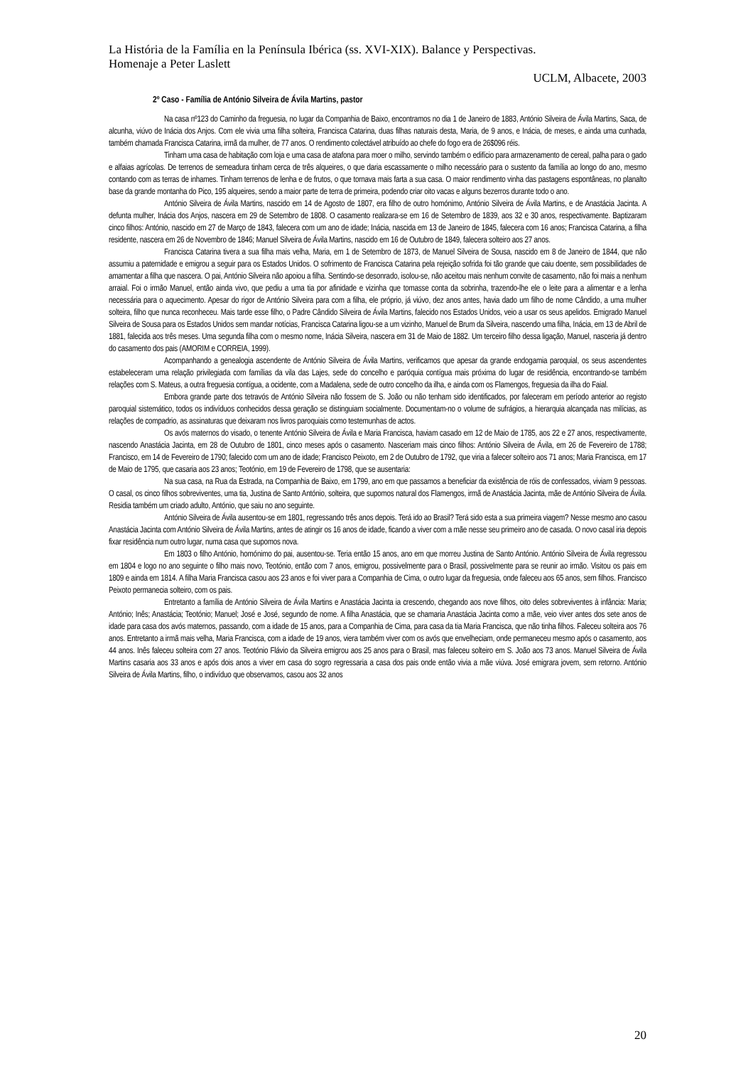La História de la Família en la Península Ibérica (ss. XVI-XIX). Balance y Perspectivas.
Homenaje a Peter Laslett
UCLM, Albacete, 2003
2º Caso - Família de António Silveira de Ávila Martins, pastor
Na casa nº123 do Caminho da freguesia, no lugar da Companhia de Baixo, encontramos no dia 1 de Janeiro de 1883, António Silveira de Ávila Martins, Saca, de alcunha, viúvo de Inácia dos Anjos. Com ele vivia uma filha solteira, Francisca Catarina, duas filhas naturais desta, Maria, de 9 anos, e Inácia, de meses, e ainda uma cunhada, também chamada Francisca Catarina, irmã da mulher, de 77 anos. O rendimento colectável atribuído ao chefe do fogo era de 26$096 réis.
Tinham uma casa de habitação com loja e uma casa de atafona para moer o milho, servindo também o edifício para armazenamento de cereal, palha para o gado e alfaias agrícolas. De terrenos de semeadura tinham cerca de três alqueires, o que daria escassamente o milho necessário para o sustento da família ao longo do ano, mesmo contando com as terras de inhames. Tinham terrenos de lenha e de frutos, o que tornava mais farta a sua casa. O maior rendimento vinha das pastagens espontâneas, no planalto base da grande montanha do Pico, 195 alqueires, sendo a maior parte de terra de primeira, podendo criar oito vacas e alguns bezerros durante todo o ano.
António Silveira de Ávila Martins, nascido em 14 de Agosto de 1807, era filho de outro homónimo, António Silveira de Ávila Martins, e de Anastácia Jacinta. A defunta mulher, Inácia dos Anjos, nascera em 29 de Setembro de 1808. O casamento realizara-se em 16 de Setembro de 1839, aos 32 e 30 anos, respectivamente. Baptizaram cinco filhos: António, nascido em 27 de Março de 1843, falecera com um ano de idade; Inácia, nascida em 13 de Janeiro de 1845, falecera com 16 anos; Francisca Catarina, a filha residente, nascera em 26 de Novembro de 1846; Manuel Silveira de Ávila Martins, nascido em 16 de Outubro de 1849, falecera solteiro aos 27 anos.
Francisca Catarina tivera a sua filha mais velha, Maria, em 1 de Setembro de 1873, de Manuel Silveira de Sousa, nascido em 8 de Janeiro de 1844, que não assumiu a paternidade e emigrou a seguir para os Estados Unidos. O sofrimento de Francisca Catarina pela rejeição sofrida foi tão grande que caiu doente, sem possibilidades de amamentar a filha que nascera. O pai, António Silveira não apoiou a filha. Sentindo-se desonrado, isolou-se, não aceitou mais nenhum convite de casamento, não foi mais a nenhum arraial. Foi o irmão Manuel, então ainda vivo, que pediu a uma tia por afinidade e vizinha que tomasse conta da sobrinha, trazendo-lhe ele o leite para a alimentar e a lenha necessária para o aquecimento. Apesar do rigor de António Silveira para com a filha, ele próprio, já viúvo, dez anos antes, havia dado um filho de nome Cândido, a uma mulher solteira, filho que nunca reconheceu. Mais tarde esse filho, o Padre Cândido Silveira de Ávila Martins, falecido nos Estados Unidos, veio a usar os seus apelidos. Emigrado Manuel Silveira de Sousa para os Estados Unidos sem mandar notícias, Francisca Catarina ligou-se a um vizinho, Manuel de Brum da Silveira, nascendo uma filha, Inácia, em 13 de Abril de 1881, falecida aos três meses. Uma segunda filha com o mesmo nome, Inácia Silveira, nascera em 31 de Maio de 1882. Um terceiro filho dessa ligação, Manuel, nasceria já dentro do casamento dos pais (AMORIM e CORREIA, 1999).
Acompanhando a genealogia ascendente de António Silveira de Ávila Martins, verificamos que apesar da grande endogamia paroquial, os seus ascendentes estabeleceram uma relação privilegiada com famílias da vila das Lajes, sede do concelho e paróquia contígua mais próxima do lugar de residência, encontrando-se também relações com S. Mateus, a outra freguesia contígua, a ocidente, com a Madalena, sede de outro concelho da ilha, e ainda com os Flamengos, freguesia da ilha do Faial.
Embora grande parte dos tetravós de António Silveira não fossem de S. João ou não tenham sido identificados, por faleceram em período anterior ao registo paroquial sistemático, todos os indivíduos conhecidos dessa geração se distinguiam socialmente. Documentam-no o volume de sufrágios, a hierarquia alcançada nas milícias, as relações de compadrio, as assinaturas que deixaram nos livros paroquiais como testemunhas de actos.
Os avós maternos do visado, o tenente António Silveira de Ávila e Maria Francisca, haviam casado em 12 de Maio de 1785, aos 22 e 27 anos, respectivamente, nascendo Anastácia Jacinta, em 28 de Outubro de 1801, cinco meses após o casamento. Nasceriam mais cinco filhos: António Silveira de Ávila, em 26 de Fevereiro de 1788; Francisco, em 14 de Fevereiro de 1790; falecido com um ano de idade; Francisco Peixoto, em 2 de Outubro de 1792, que viria a falecer solteiro aos 71 anos; Maria Francisca, em 17 de Maio de 1795, que casaria aos 23 anos; Teotónio, em 19 de Fevereiro de 1798, que se ausentaria:
Na sua casa, na Rua da Estrada, na Companhia de Baixo, em 1799, ano em que passamos a beneficiar da existência de róis de confessados, viviam 9 pessoas. O casal, os cinco filhos sobreviventes, uma tia, Justina de Santo António, solteira, que supomos natural dos Flamengos, irmã de Anastácia Jacinta, mãe de António Silveira de Ávila. Residia também um criado adulto, António, que saiu no ano seguinte.
António Silveira de Ávila ausentou-se em 1801, regressando três anos depois. Terá ido ao Brasil? Terá sido esta a sua primeira viagem? Nesse mesmo ano casou Anastácia Jacinta com António Silveira de Ávila Martins, antes de atingir os 16 anos de idade, ficando a viver com a mãe nesse seu primeiro ano de casada. O novo casal iria depois fixar residência num outro lugar, numa casa que supomos nova.
Em 1803 o filho António, homónimo do pai, ausentou-se. Teria então 15 anos, ano em que morreu Justina de Santo António. António Silveira de Ávila regressou em 1804 e logo no ano seguinte o filho mais novo, Teotónio, então com 7 anos, emigrou, possivelmente para o Brasil, possivelmente para se reunir ao irmão. Visitou os pais em 1809 e ainda em 1814. A filha Maria Francisca casou aos 23 anos e foi viver para a Companhia de Cima, o outro lugar da freguesia, onde faleceu aos 65 anos, sem filhos. Francisco Peixoto permanecia solteiro, com os pais.
Entretanto a família de António Silveira de Ávila Martins e Anastácia Jacinta ia crescendo, chegando aos nove filhos, oito deles sobreviventes à infância: Maria; António; Inês; Anastácia; Teotónio; Manuel; José e José, segundo de nome. A filha Anastácia, que se chamaria Anastácia Jacinta como a mãe, veio viver antes dos sete anos de idade para casa dos avós maternos, passando, com a idade de 15 anos, para a Companhia de Cima, para casa da tia Maria Francisca, que não tinha filhos. Faleceu solteira aos 76 anos. Entretanto a irmã mais velha, Maria Francisca, com a idade de 19 anos, viera também viver com os avós que envelheciam, onde permaneceu mesmo após o casamento, aos 44 anos. Inês faleceu solteira com 27 anos. Teotónio Flávio da Silveira emigrou aos 25 anos para o Brasil, mas faleceu solteiro em S. João aos 73 anos. Manuel Silveira de Ávila Martins casaria aos 33 anos e após dois anos a viver em casa do sogro regressaria a casa dos pais onde então vivia a mãe viúva. José emigrara jovem, sem retorno. António Silveira de Ávila Martins, filho, o indivíduo que observamos, casou aos 32 anos
20